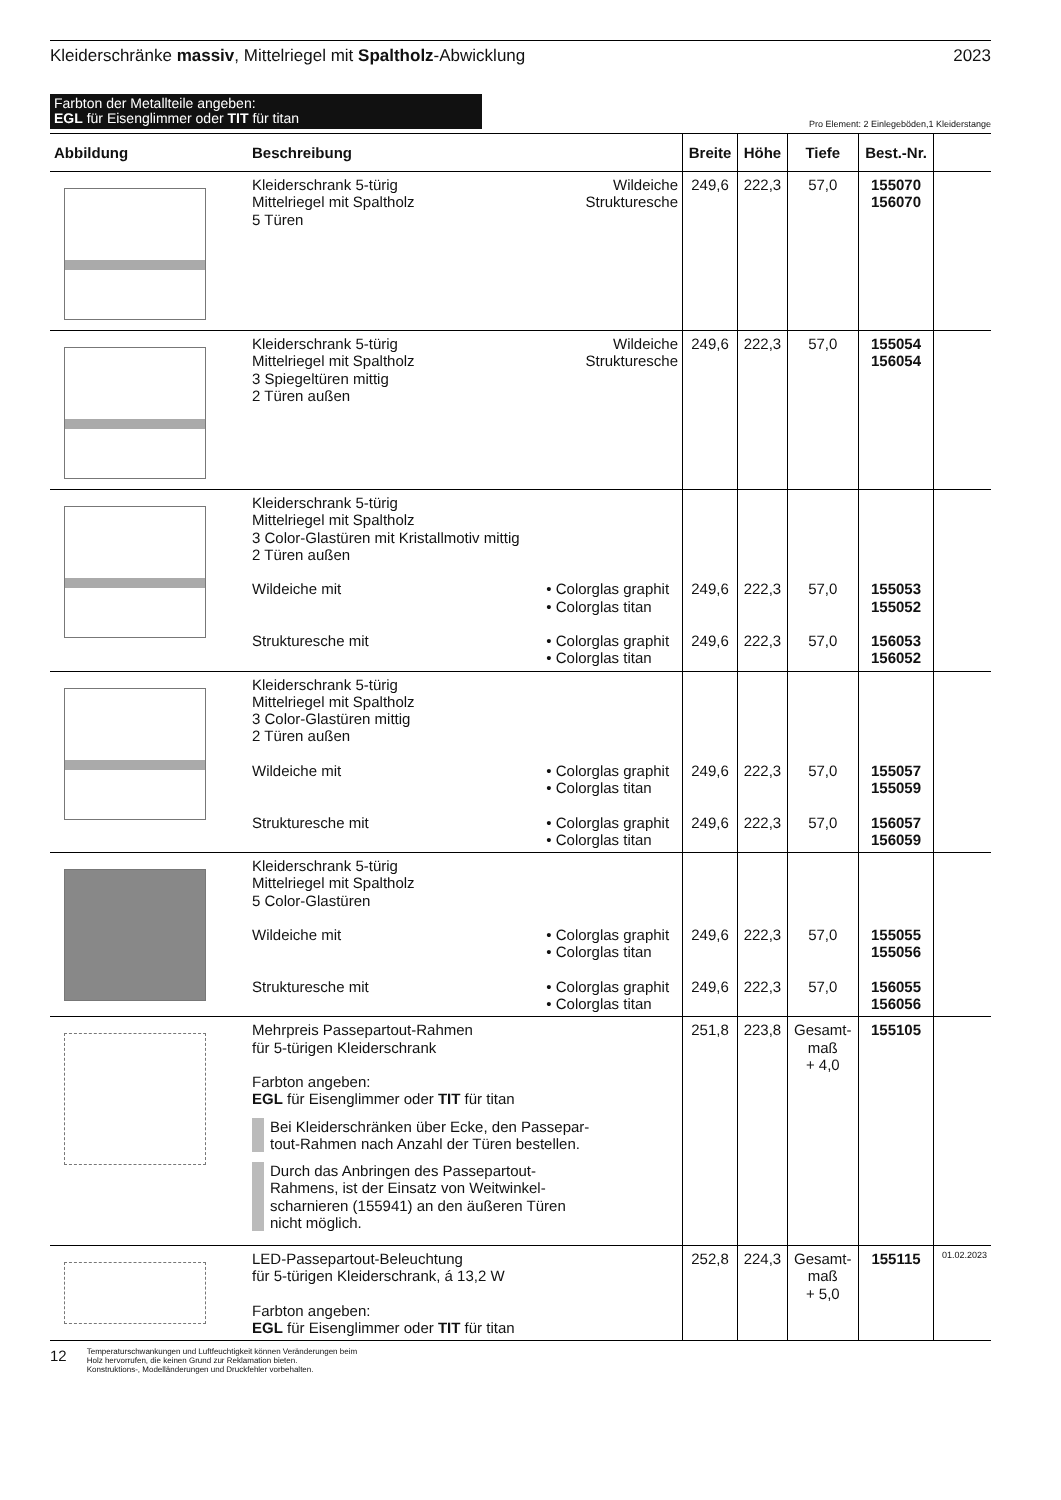Kleiderschränke massiv, Mittelriegel mit Spaltholz-Abwicklung
2023
Farbton der Metallteile angeben:
EGL für Eisenglimmer oder TIT für titan
Pro Element: 2 Einlegeböden,1 Kleiderstange
| Abbildung | Beschreibung | | Breite | Höhe | Tiefe | Best.-Nr. | |
| --- | --- | --- | --- | --- | --- | --- | --- |
| | Kleiderschrank 5-türig Mittelriegel mit Spaltholz 5 Türen | Wildeiche Strukturesche | 249,6 | 222,3 | 57,0 | 155070 156070 | |
| | Kleiderschrank 5-türig Mittelriegel mit Spaltholz 3 Spiegeltüren mittig 2 Türen außen | Wildeiche Strukturesche | 249,6 | 222,3 | 57,0 | 155054 156054 | |
| | Kleiderschrank 5-türig Mittelriegel mit Spaltholz 3 Color-Glastüren mit Kristallmotiv mittig 2 Türen außen Wildeiche mit Strukturesche mit | • Colorglas graphit • Colorglas titan • Colorglas graphit • Colorglas titan | 249,6 249,6 | 222,3 222,3 | 57,0 57,0 | 155053 155052 156053 156052 | |
| | Kleiderschrank 5-türig Mittelriegel mit Spaltholz 3 Color-Glastüren mittig 2 Türen außen Wildeiche mit Strukturesche mit | • Colorglas graphit • Colorglas titan • Colorglas graphit • Colorglas titan | 249,6 249,6 | 222,3 222,3 | 57,0 57,0 | 155057 155059 156057 156059 | |
| | Kleiderschrank 5-türig Mittelriegel mit Spaltholz 5 Color-Glastüren Wildeiche mit Strukturesche mit | • Colorglas graphit • Colorglas titan • Colorglas graphit • Colorglas titan | 249,6 249,6 | 222,3 222,3 | 57,0 57,0 | 155055 155056 156055 156056 | |
| | Mehrpreis Passepartout-Rahmen für 5-türigen Kleiderschrank Farbton angeben: EGL für Eisenglimmer oder TIT für titan Bei Kleiderschränken über Ecke, den Passepar- tout-Rahmen nach Anzahl der Türen bestellen. Durch das Anbringen des Passepartout- Rahmens, ist der Einsatz von Weitwinkel- scharnieren (155941) an den äußeren Türen nicht möglich. | | 251,8 | 223,8 | Gesamt- maß + 4,0 | 155105 | |
| | LED-Passepartout-Beleuchtung für 5-türigen Kleiderschrank, á 13,2 W Farbton angeben: EGL für Eisenglimmer oder TIT für titan | | 252,8 | 224,3 | Gesamt- maß + 5,0 | 155115 | 01.02.2023 |
12
Temperaturschwankungen und Luftfeuchtigkeit können Veränderungen beim
Holz hervorrufen, die keinen Grund zur Reklamation bieten.
Konstruktions-, Modelländerungen und Druckfehler vorbehalten.